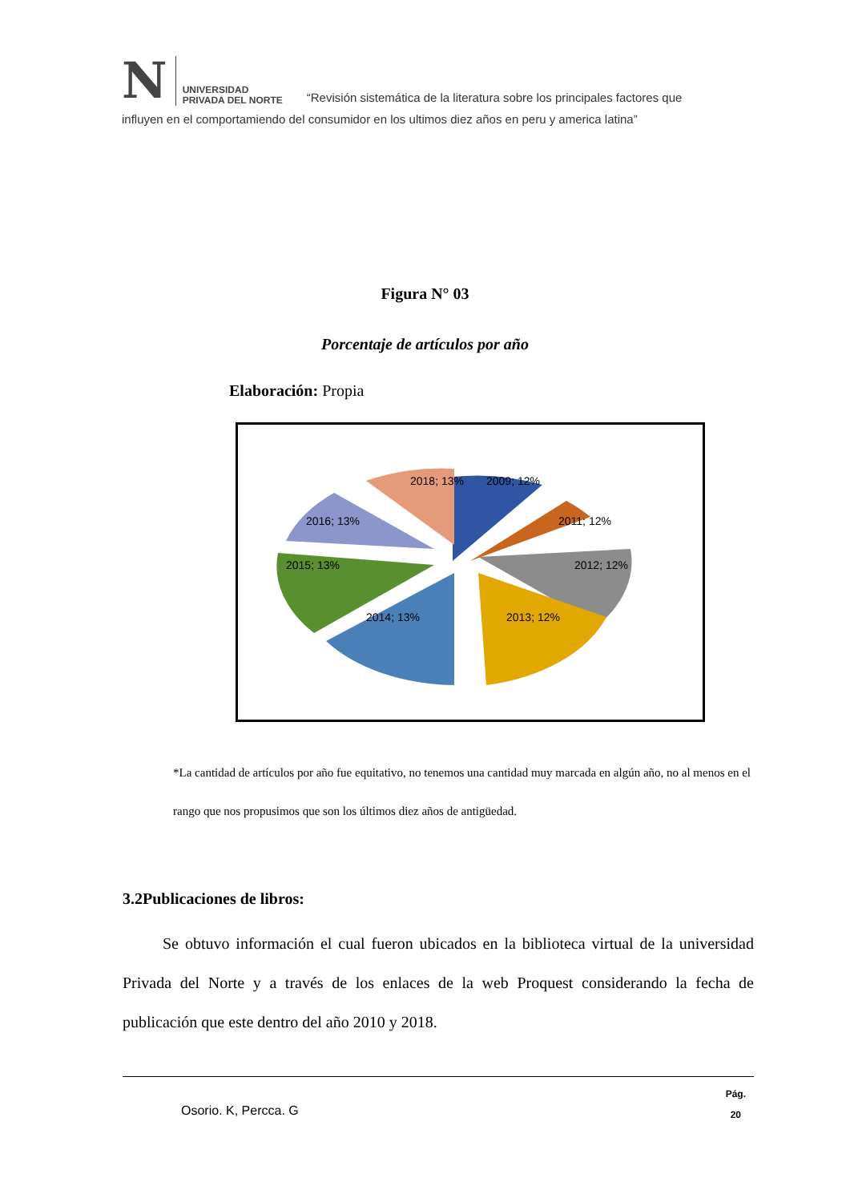N
UNIVERSIDAD
PRIVADA DEL NORTE
“Revisión sistemática de la literatura sobre los principales factores que
influyen en el comportamiendo del consumidor en los ultimos diez años en peru y america latina”
Figura N° 03
Porcentaje de artículos por año
Elaboración: Propia
2009; 12%
2011; 12%
2012; 12%
2013; 12%
2014; 13%
2015; 13%
2016; 13%
2018; 13%
*La cantidad de artículos por año fue equitativo, no tenemos una cantidad muy marcada en algún año, no al menos en el rango que nos propusimos que son los últimos diez años de antigüedad.
3.2Publicaciones de libros:
Se obtuvo información el cual fueron ubicados en la biblioteca virtual de la universidad Privada del Norte y a través de los enlaces de la web Proquest considerando la fecha de publicación que este dentro del año 2010 y 2018.
Osorio. K, Percca. G
Pág.
20